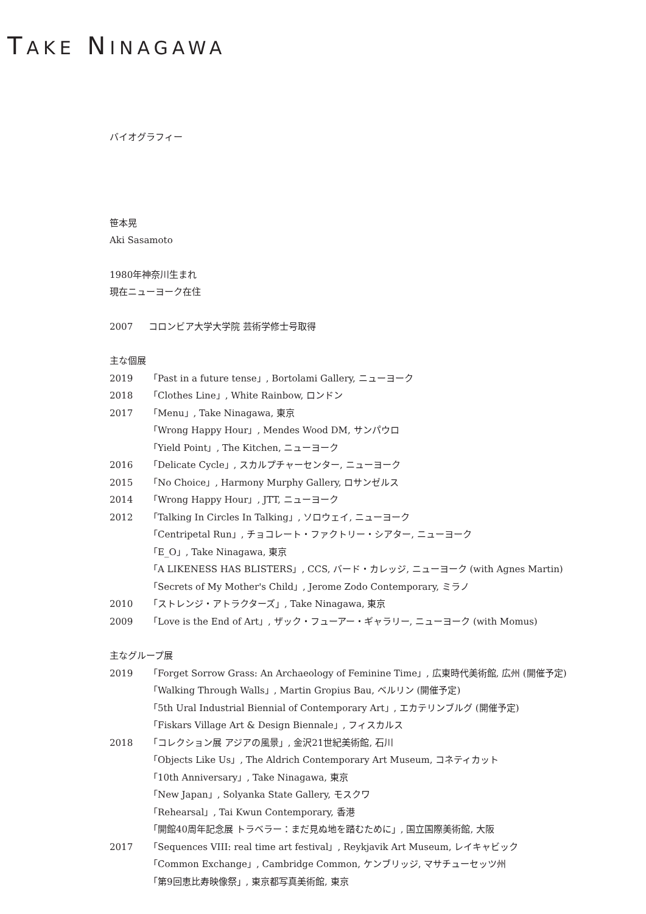TAKE NINAGAWA
バイオグラフィー
笹本晃
Aki Sasamoto
1980年神奈川生まれ
現在ニューヨーク在住
2007 コロンビア大学大学院 芸術学修士号取得
主な個展
2019 「Past in a future tense」, Bortolami Gallery, ニューヨーク
2018 「Clothes Line」, White Rainbow, ロンドン
2017 「Menu」, Take Ninagawa, 東京
「Wrong Happy Hour」, Mendes Wood DM, サンパウロ
「Yield Point」, The Kitchen, ニューヨーク
2016 「Delicate Cycle」, スカルプチャーセンター, ニューヨーク
2015 「No Choice」, Harmony Murphy Gallery, ロサンゼルス
2014 「Wrong Happy Hour」, JTT, ニューヨーク
2012 「Talking In Circles In Talking」, ソロウェイ, ニューヨーク
「Centripetal Run」, チョコレート・ファクトリー・シアター, ニューヨーク
「E_O」, Take Ninagawa, 東京
「A LIKENESS HAS BLISTERS」, CCS, バード・カレッジ, ニューヨーク (with Agnes Martin)
「Secrets of My Mother's Child」, Jerome Zodo Contemporary, ミラノ
2010 「ストレンジ・アトラクターズ」, Take Ninagawa, 東京
2009 「Love is the End of Art」, ザック・フューアー・ギャラリー, ニューヨーク (with Momus)
主なグループ展
2019 「Forget Sorrow Grass: An Archaeology of Feminine Time」, 広東時代美術館, 広州 (開催予定)
「Walking Through Walls」, Martin Gropius Bau, ベルリン (開催予定)
「5th Ural Industrial Biennial of Contemporary Art」, エカテリンブルグ (開催予定)
「Fiskars Village Art & Design Biennale」, フィスカルス
2018 「コレクション展 アジアの風景」, 金沢21世紀美術館, 石川
「Objects Like Us」, The Aldrich Contemporary Art Museum, コネティカット
「10th Anniversary」, Take Ninagawa, 東京
「New Japan」, Solyanka State Gallery, モスクワ
「Rehearsal」, Tai Kwun Contemporary, 香港
「開館40周年記念展 トラベラー：まだ見ぬ地を踏むために」, 国立国際美術館, 大阪
2017 「Sequences VIII: real time art festival」, Reykjavik Art Museum, レイキャビック
「Common Exchange」, Cambridge Common, ケンブリッジ, マサチューセッツ州
「第9回恵比寿映像祭」, 東京都写真美術館, 東京